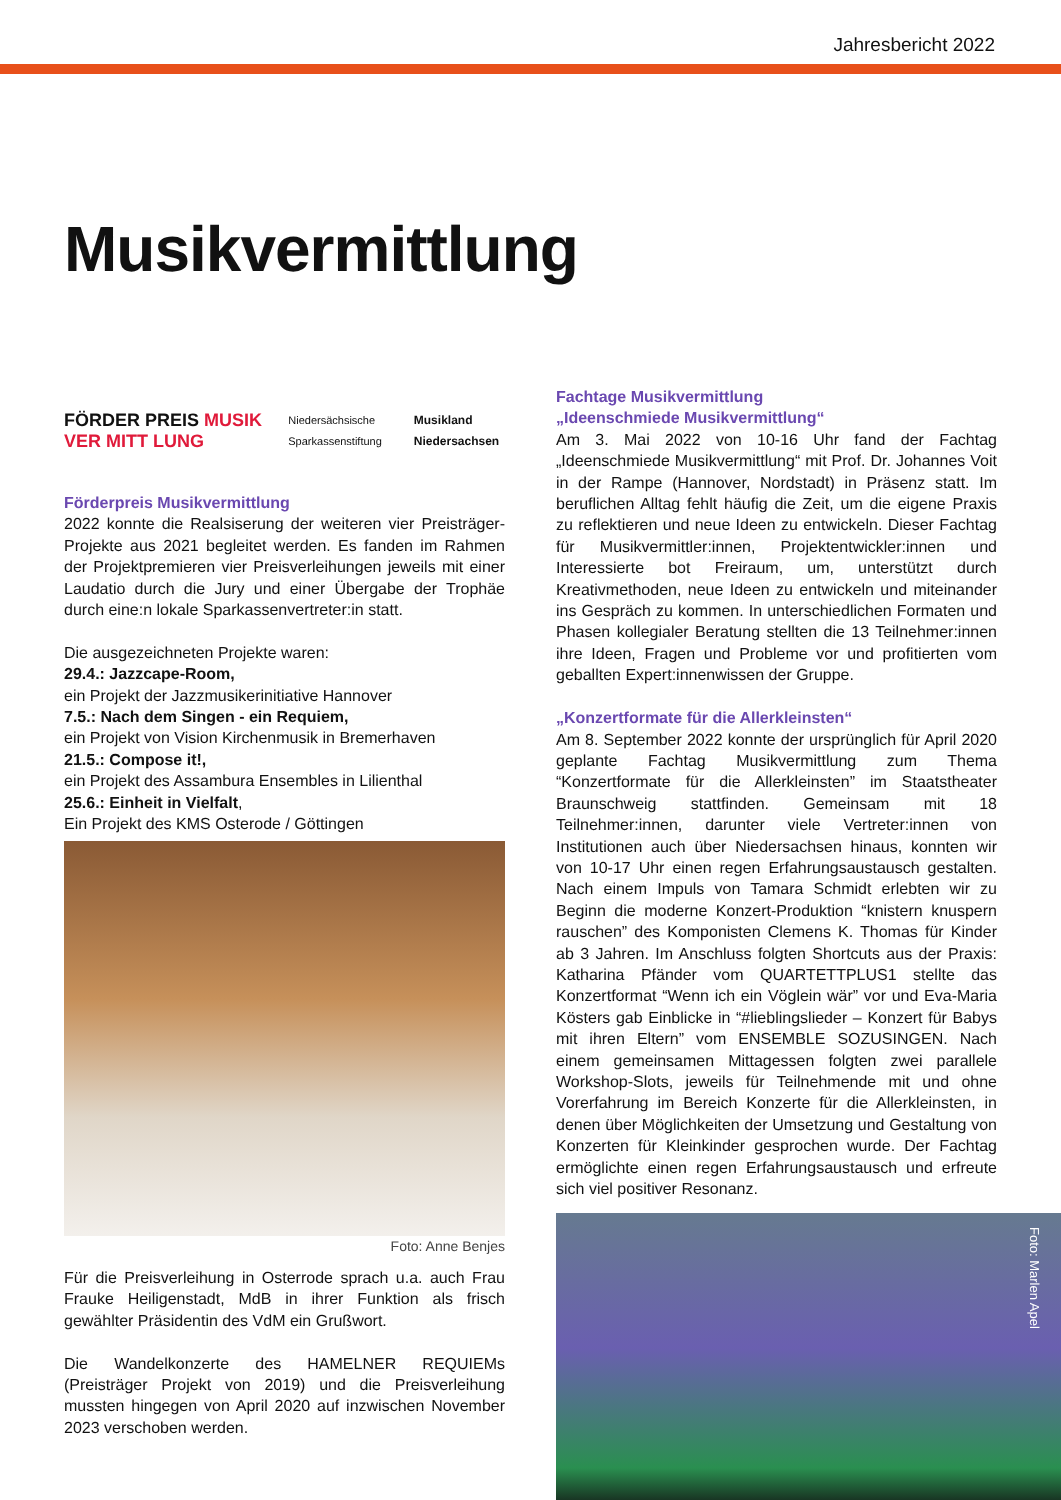Jahresbericht 2022
Musikvermittlung
FÖRDER PREIS MUSIK VER MITT LUNG Niedersächsische Sparkassenstiftung Musikland Niedersachsen
Förderpreis Musikvermittlung
2022 konnte die Realsiserung der weiteren vier Preisträger-Projekte aus 2021 begleitet werden. Es fanden im Rahmen der Projektpremieren vier Preisverleihungen jeweils mit einer Laudatio durch die Jury und einer Übergabe der Trophäe durch eine:n lokale Sparkassenvertreter:in statt.
Die ausgezeichneten Projekte waren:
29.4.: Jazzcape-Room,
ein Projekt der Jazzmusikerinitiative Hannover
7.5.: Nach dem Singen - ein Requiem,
ein Projekt von Vision Kirchenmusik in Bremerhaven
21.5.: Compose it!,
ein Projekt des Assambura Ensembles in Lilienthal
25.6.: Einheit in Vielfalt,
Ein Projekt des KMS Osterode / Göttingen
Foto: Anne Benjes
Für die Preisverleihung in Osterrode sprach u.a. auch Frau Frauke Heiligenstadt, MdB in ihrer Funktion als frisch gewählter Präsidentin des VdM ein Grußwort.
Die Wandelkonzerte des HAMELNER REQUIEMs (Preisträger Projekt von 2019) und die Preisverleihung mussten hingegen von April 2020 auf inzwischen November 2023 verschoben werden.
Fachtage Musikvermittlung
„Ideenschmiede Musikvermittlung“
Am 3. Mai 2022 von 10-16 Uhr fand der Fachtag „Ideenschmiede Musikvermittlung“ mit Prof. Dr. Johannes Voit in der Rampe (Hannover, Nordstadt) in Präsenz statt. Im beruflichen Alltag fehlt häufig die Zeit, um die eigene Praxis zu reflektieren und neue Ideen zu entwickeln. Dieser Fachtag für Musikvermittler:innen, Projektentwickler:innen und Interessierte bot Freiraum, um, unterstützt durch Kreativmethoden, neue Ideen zu entwickeln und miteinander ins Gespräch zu kommen. In unterschiedlichen Formaten und Phasen kollegialer Beratung stellten die 13 Teilnehmer:innen ihre Ideen, Fragen und Probleme vor und profitierten vom geballten Expert:innenwissen der Gruppe.
„Konzertformate für die Allerkleinsten“
Am 8. September 2022 konnte der ursprünglich für April 2020 geplante Fachtag Musikvermittlung zum Thema “Konzertformate für die Allerkleinsten” im Staatstheater Braunschweig stattfinden. Gemeinsam mit 18 Teilnehmer:innen, darunter viele Vertreter:innen von Institutionen auch über Niedersachsen hinaus, konnten wir von 10-17 Uhr einen regen Erfahrungsaustausch gestalten. Nach einem Impuls von Tamara Schmidt erlebten wir zu Beginn die moderne Konzert-Produktion “knistern knuspern rauschen” des Komponisten Clemens K. Thomas für Kinder ab 3 Jahren. Im Anschluss folgten Shortcuts aus der Praxis: Katharina Pfänder vom QUARTETTPLUS1 stellte das Konzertformat “Wenn ich ein Vöglein wär” vor und Eva-Maria Kösters gab Einblicke in “#lieblingslieder – Konzert für Babys mit ihren Eltern” vom ENSEMBLE SOZUSINGEN. Nach einem gemeinsamen Mittagessen folgten zwei parallele Workshop-Slots, jeweils für Teilnehmende mit und ohne Vorerfahrung im Bereich Konzerte für die Allerkleinsten, in denen über Möglichkeiten der Umsetzung und Gestaltung von Konzerten für Kleinkinder gesprochen wurde. Der Fachtag ermöglichte einen regen Erfahrungsaustausch und erfreute sich viel positiver Resonanz.
Foto: Marlen Apel